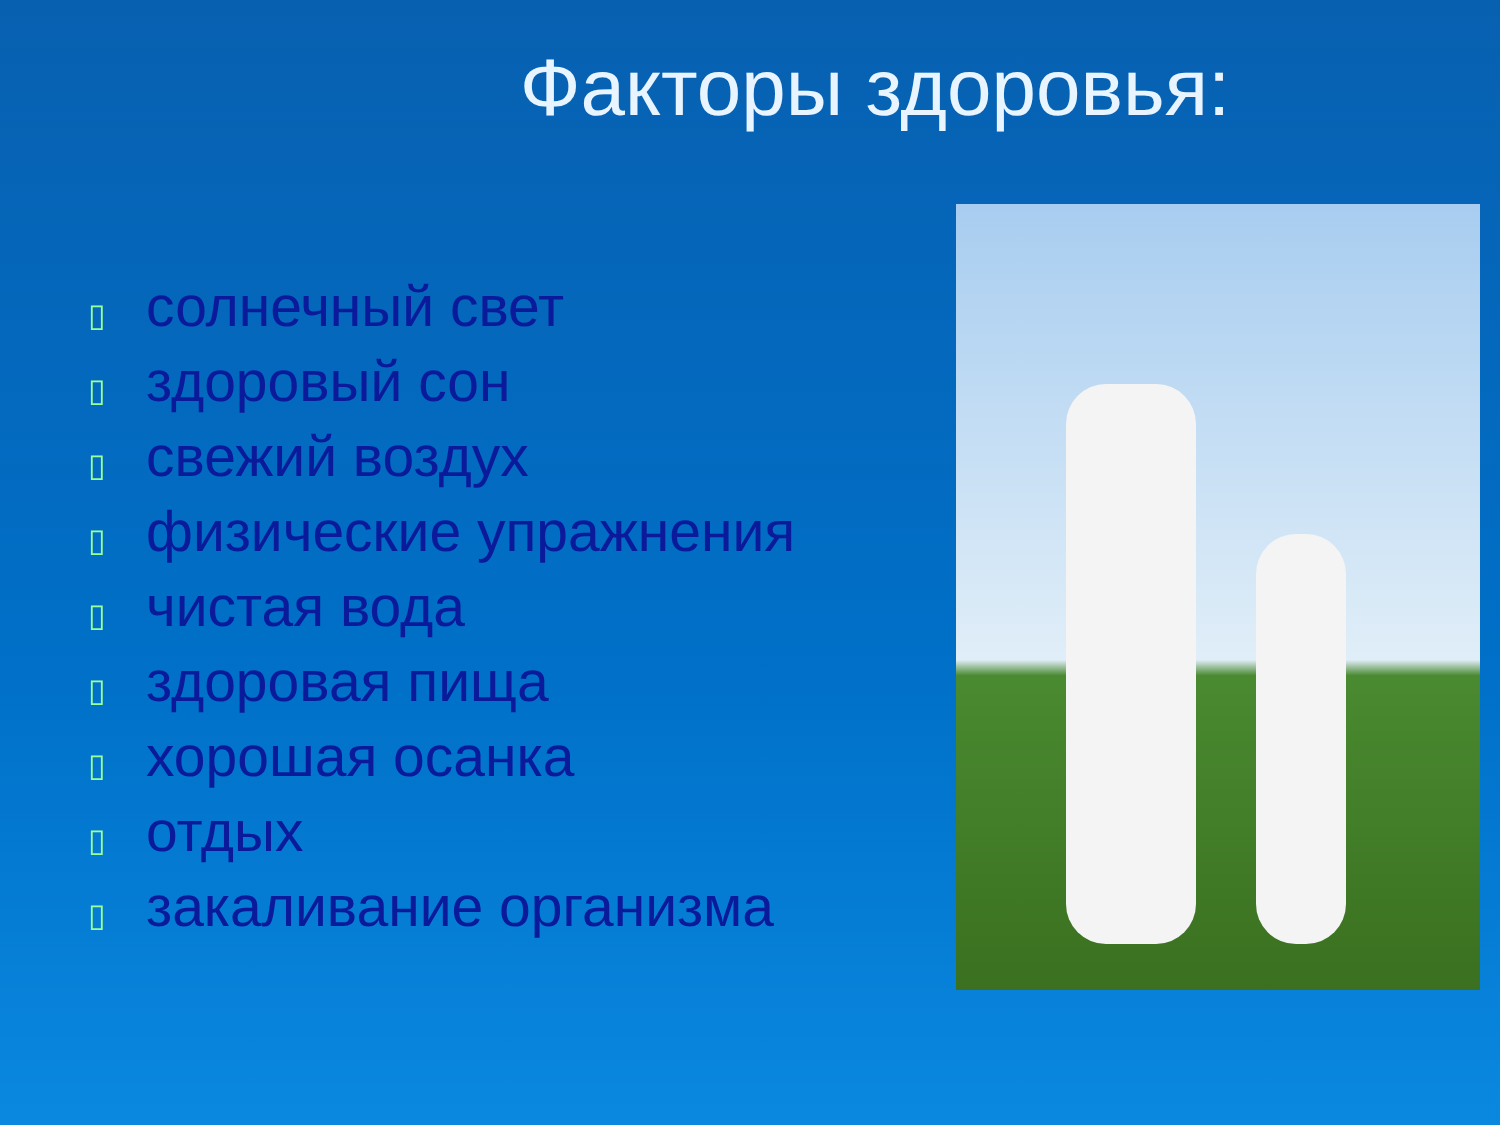Факторы здоровья:
▯ солнечный свет
▯ здоровый сон
▯ свежий воздух
▯ физические упражнения
▯ чистая вода
▯ здоровая пища
▯ хорошая осанка
▯ отдых
▯ закаливание организма